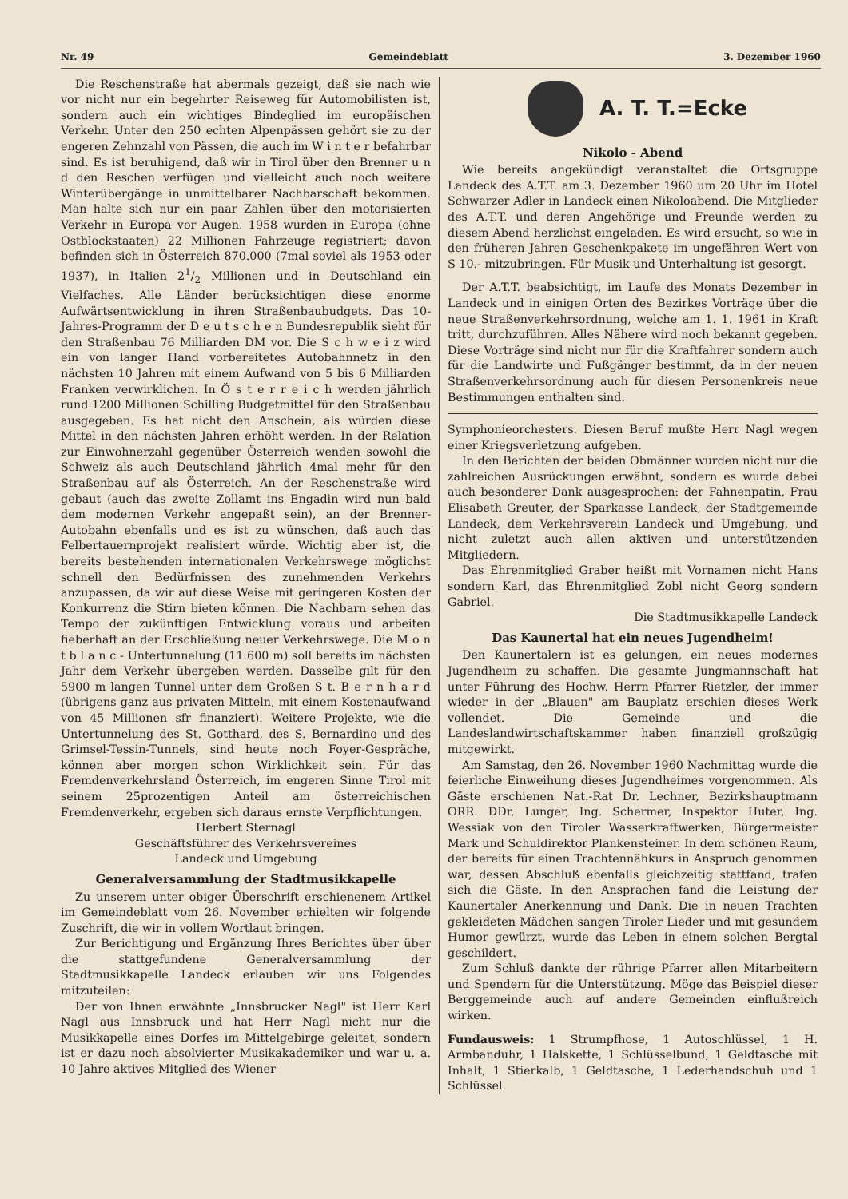Nr. 49 Gemeindeblatt 3. Dezember 1960
Die Reschenstraße hat abermals gezeigt, daß sie nach wie vor nicht nur ein begehrter Reiseweg für Automobilisten ist, sondern auch ein wichtiges Bindeglied im europäischen Verkehr. Unter den 250 echten Alpenpässen gehört sie zu der engeren Zehnzahl von Pässen, die auch im W i n t e r befahrbar sind. Es ist beruhigend, daß wir in Tirol über den Brenner u n d den Reschen verfügen und vielleicht auch noch weitere Winterübergänge in unmittelbarer Nachbarschaft bekommen. Man halte sich nur ein paar Zahlen über den motorisierten Verkehr in Europa vor Augen. 1958 wurden in Europa (ohne Ostblockstaaten) 22 Millionen Fahrzeuge registriert; davon befinden sich in Österreich 870.000 (7mal soviel als 1953 oder 1937), in Italien 21/2 Millionen und in Deutschland ein Vielfaches. Alle Länder berücksichtigen diese enorme Aufwärtsentwicklung in ihren Straßenbaubudgets. Das 10-Jahres-Programm der D e u t s c h e n Bundesrepublik sieht für den Straßenbau 76 Milliarden DM vor. Die S c h w e i z wird ein von langer Hand vorbereitetes Autobahnnetz in den nächsten 10 Jahren mit einem Aufwand von 5 bis 6 Milliarden Franken verwirklichen. In Ö s t e r r e i c h werden jährlich rund 1200 Millionen Schilling Budgetmittel für den Straßenbau ausgegeben. Es hat nicht den Anschein, als würden diese Mittel in den nächsten Jahren erhöht werden. In der Relation zur Einwohnerzahl gegenüber Österreich wenden sowohl die Schweiz als auch Deutschland jährlich 4mal mehr für den Straßenbau auf als Österreich. An der Reschenstraße wird gebaut (auch das zweite Zollamt ins Engadin wird nun bald dem modernen Verkehr angepaßt sein), an der Brenner-Autobahn ebenfalls und es ist zu wünschen, daß auch das Felbertauernprojekt realisiert würde. Wichtig aber ist, die bereits bestehenden internationalen Verkehrswege möglichst schnell den Bedürfnissen des zunehmenden Verkehrs anzupassen, da wir auf diese Weise mit geringeren Kosten der Konkurrenz die Stirn bieten können. Die Nachbarn sehen das Tempo der zukünftigen Entwicklung voraus und arbeiten fieberhaft an der Erschließung neuer Verkehrswege. Die M o n t b l a n c - Untertunnelung (11.600 m) soll bereits im nächsten Jahr dem Verkehr übergeben werden. Dasselbe gilt für den 5900 m langen Tunnel unter dem Großen S t. B e r n h a r d (übrigens ganz aus privaten Mitteln, mit einem Kostenaufwand von 45 Millionen sfr finanziert). Weitere Projekte, wie die Untertunnelung des St. Gotthard, des S. Bernardino und des Grimsel-Tessin-Tunnels, sind heute noch Foyer-Gespräche, können aber morgen schon Wirklichkeit sein. Für das Fremdenverkehrsland Österreich, im engeren Sinne Tirol mit seinem 25prozentigen Anteil am österreichischen Fremdenverkehr, ergeben sich daraus ernste Verpflichtungen.
Herbert Sternagl
Geschäftsführer des Verkehrsvereines
Landeck und Umgebung
Generalversammlung der Stadtmusikkapelle
Zu unserem unter obiger Überschrift erschienenem Artikel im Gemeindeblatt vom 26. November erhielten wir folgende Zuschrift, die wir in vollem Wortlaut bringen.
Zur Berichtigung und Ergänzung Ihres Berichtes über über die stattgefundene Generalversammlung der Stadtmusikkapelle Landeck erlauben wir uns Folgendes mitzuteilen:
Der von Ihnen erwähnte „Innsbrucker Nagl" ist Herr Karl Nagl aus Innsbruck und hat Herr Nagl nicht nur die Musikkapelle eines Dorfes im Mittelgebirge geleitet, sondern ist er dazu noch absolvierter Musikakademiker und war u. a. 10 Jahre aktives Mitglied des Wiener
A. T. T.=Ecke
Nikolo - Abend
Wie bereits angekündigt veranstaltet die Ortsgruppe Landeck des A.T.T. am 3. Dezember 1960 um 20 Uhr im Hotel Schwarzer Adler in Landeck einen Nikoloabend. Die Mitglieder des A.T.T. und deren Angehörige und Freunde werden zu diesem Abend herzlichst eingeladen. Es wird ersucht, so wie in den früheren Jahren Geschenkpakete im ungefähren Wert von S 10.- mitzubringen. Für Musik und Unterhaltung ist gesorgt.
Der A.T.T. beabsichtigt, im Laufe des Monats Dezember in Landeck und in einigen Orten des Bezirkes Vorträge über die neue Straßenverkehrsordnung, welche am 1. 1. 1961 in Kraft tritt, durchzuführen. Alles Nähere wird noch bekannt gegeben. Diese Vorträge sind nicht nur für die Kraftfahrer sondern auch für die Landwirte und Fußgänger bestimmt, da in der neuen Straßenverkehrsordnung auch für diesen Personenkreis neue Bestimmungen enthalten sind.
Symphonieorchesters. Diesen Beruf mußte Herr Nagl wegen einer Kriegsverletzung aufgeben.
In den Berichten der beiden Obmänner wurden nicht nur die zahlreichen Ausrückungen erwähnt, sondern es wurde dabei auch besonderer Dank ausgesprochen: der Fahnenpatin, Frau Elisabeth Greuter, der Sparkasse Landeck, der Stadtgemeinde Landeck, dem Verkehrsverein Landeck und Umgebung, und nicht zuletzt auch allen aktiven und unterstützenden Mitgliedern.
Das Ehrenmitglied Graber heißt mit Vornamen nicht Hans sondern Karl, das Ehrenmitglied Zobl nicht Georg sondern Gabriel.
Die Stadtmusikkapelle Landeck
Das Kaunertal hat ein neues Jugendheim!
Den Kaunertalern ist es gelungen, ein neues modernes Jugendheim zu schaffen. Die gesamte Jungmannschaft hat unter Führung des Hochw. Herrn Pfarrer Rietzler, der immer wieder in der „Blauen" am Bauplatz erschien dieses Werk vollendet. Die Gemeinde und die Landeslandwirtschaftskammer haben finanziell großzügig mitgewirkt.
Am Samstag, den 26. November 1960 Nachmittag wurde die feierliche Einweihung dieses Jugendheimes vorgenommen. Als Gäste erschienen Nat.-Rat Dr. Lechner, Bezirkshauptmann ORR. DDr. Lunger, Ing. Schermer, Inspektor Huter, Ing. Wessiak von den Tiroler Wasserkraftwerken, Bürgermeister Mark und Schuldirektor Plankensteiner. In dem schönen Raum, der bereits für einen Trachtennähkurs in Anspruch genommen war, dessen Abschluß ebenfalls gleichzeitig stattfand, trafen sich die Gäste. In den Ansprachen fand die Leistung der Kaunertaler Anerkennung und Dank. Die in neuen Trachten gekleideten Mädchen sangen Tiroler Lieder und mit gesundem Humor gewürzt, wurde das Leben in einem solchen Bergtal geschildert.
Zum Schluß dankte der rührige Pfarrer allen Mitarbeitern und Spendern für die Unterstützung. Möge das Beispiel dieser Berggemeinde auch auf andere Gemeinden einflußreich wirken.
Fundausweis: 1 Strumpfhose, 1 Autoschlüssel, 1 H. Armbanduhr, 1 Halskette, 1 Schlüsselbund, 1 Geldtasche mit Inhalt, 1 Stierkalb, 1 Geldtasche, 1 Lederhandschuh und 1 Schlüssel.